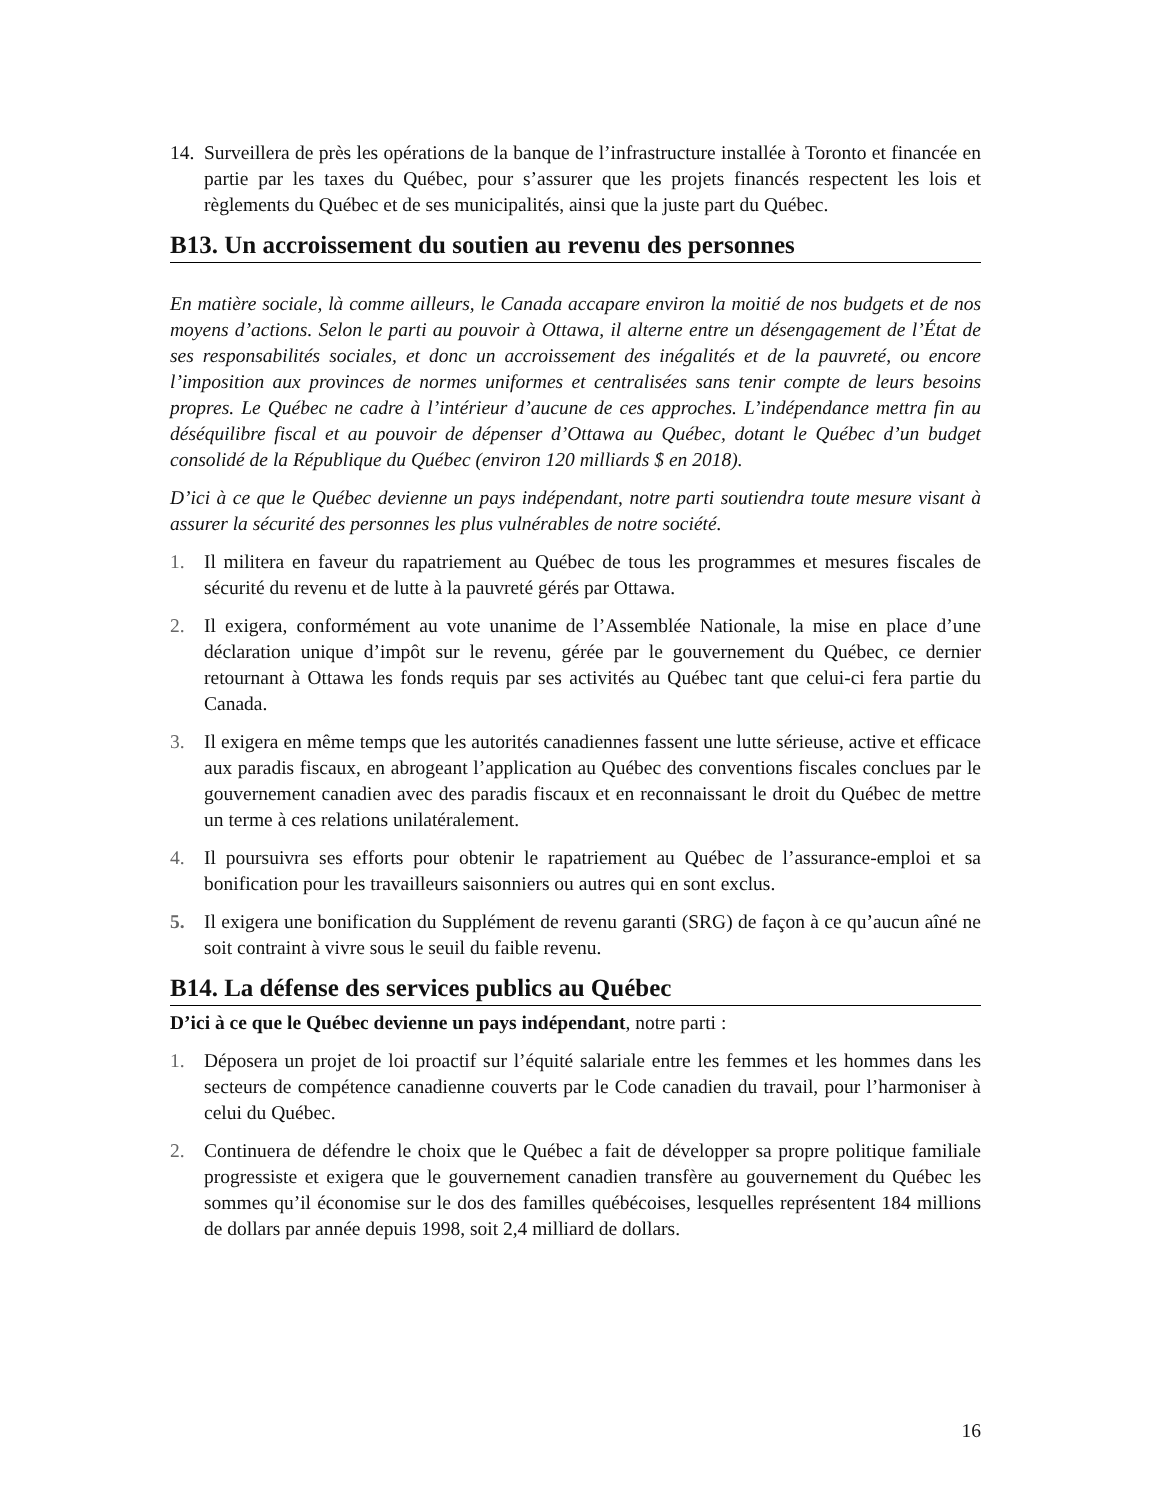14. Surveillera de près les opérations de la banque de l’infrastructure installée à Toronto et financée en partie par les taxes du Québec, pour s’assurer que les projets financés respectent les lois et règlements du Québec et de ses municipalités, ainsi que la juste part du Québec.
B13. Un accroissement du soutien au revenu des personnes
En matière sociale, là comme ailleurs, le Canada accapare environ la moitié de nos budgets et de nos moyens d’actions. Selon le parti au pouvoir à Ottawa, il alterne entre un désengagement de l’État de ses responsabilités sociales, et donc un accroissement des inégalités et de la pauvreté, ou encore l’imposition aux provinces de normes uniformes et centralisées sans tenir compte de leurs besoins propres. Le Québec ne cadre à l’intérieur d’aucune de ces approches. L’indépendance mettra fin au déséquilibre fiscal et au pouvoir de dépenser d’Ottawa au Québec, dotant le Québec d’un budget consolidé de la République du Québec (environ 120 milliards $ en 2018).
D’ici à ce que le Québec devienne un pays indépendant, notre parti soutiendra toute mesure visant à assurer la sécurité des personnes les plus vulnérables de notre société.
1. Il militera en faveur du rapatriement au Québec de tous les programmes et mesures fiscales de sécurité du revenu et de lutte à la pauvreté gérés par Ottawa.
2. Il exigera, conformément au vote unanime de l’Assemblée Nationale, la mise en place d’une déclaration unique d’impôt sur le revenu, gérée par le gouvernement du Québec, ce dernier retournant à Ottawa les fonds requis par ses activités au Québec tant que celui-ci fera partie du Canada.
3. Il exigera en même temps que les autorités canadiennes fassent une lutte sérieuse, active et efficace aux paradis fiscaux, en abrogeant l’application au Québec des conventions fiscales conclues par le gouvernement canadien avec des paradis fiscaux et en reconnaissant le droit du Québec de mettre un terme à ces relations unilatéralement.
4. Il poursuivra ses efforts pour obtenir le rapatriement au Québec de l’assurance-emploi et sa bonification pour les travailleurs saisonniers ou autres qui en sont exclus.
5. Il exigera une bonification du Supplément de revenu garanti (SRG) de façon à ce qu’aucun aîné ne soit contraint à vivre sous le seuil du faible revenu.
B14. La défense des services publics au Québec
D’ici à ce que le Québec devienne un pays indépendant, notre parti :
1. Déposera un projet de loi proactif sur l’équité salariale entre les femmes et les hommes dans les secteurs de compétence canadienne couverts par le Code canadien du travail, pour l’harmoniser à celui du Québec.
2. Continuera de défendre le choix que le Québec a fait de développer sa propre politique familiale progressiste et exigera que le gouvernement canadien transfère au gouvernement du Québec les sommes qu’il économise sur le dos des familles québécoises, lesquelles représentent 184 millions de dollars par année depuis 1998, soit 2,4 milliard de dollars.
16